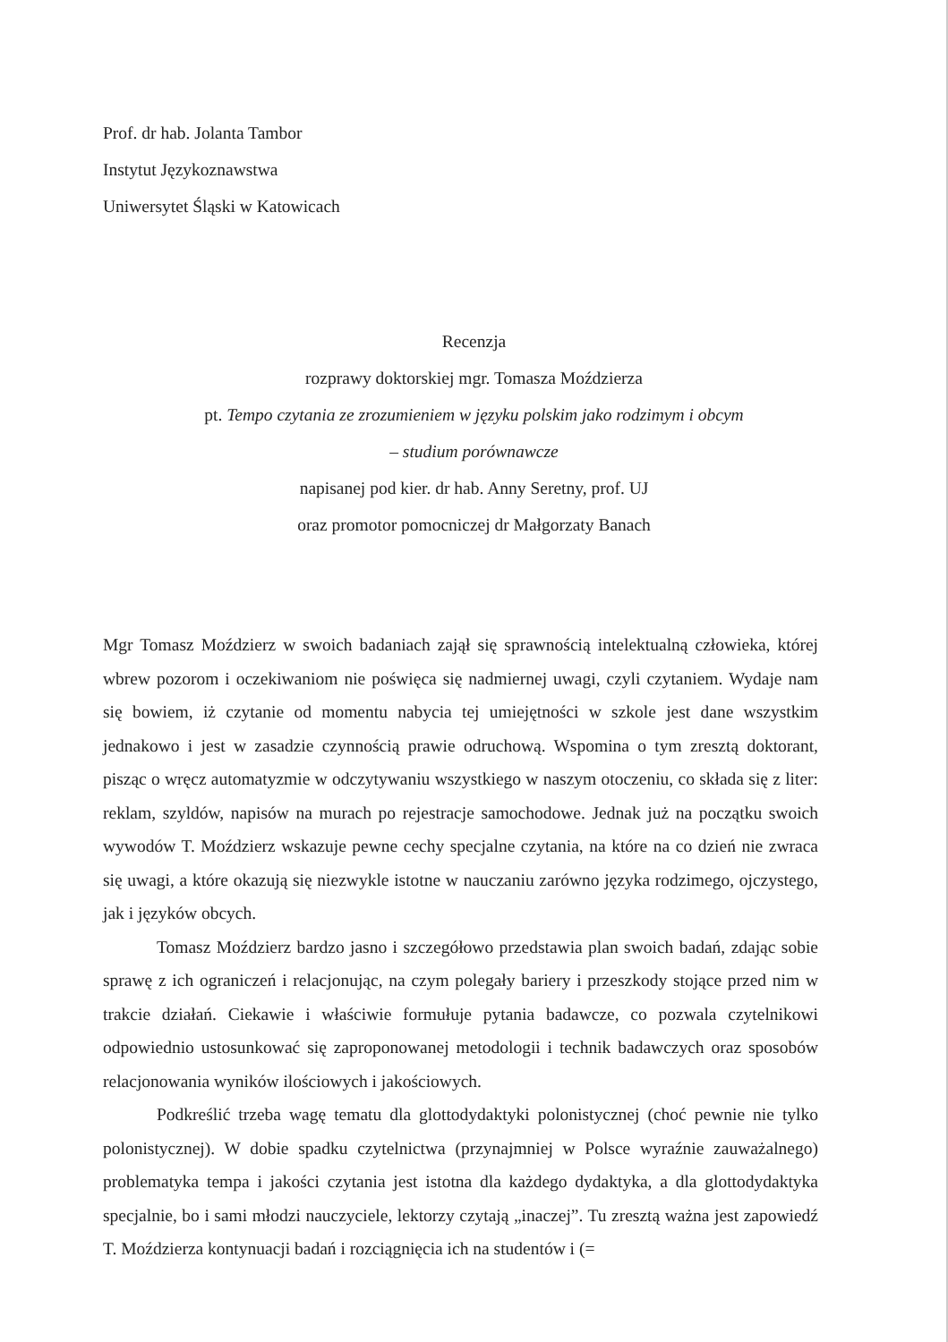Prof. dr hab. Jolanta Tambor
Instytut Językoznawstwa
Uniwersytet Śląski w Katowicach
Recenzja
rozprawy doktorskiej mgr. Tomasza Moździerza
pt. Tempo czytania ze zrozumieniem w języku polskim jako rodzimym i obcym
– studium porównawcze
napisanej pod kier. dr hab. Anny Seretny, prof. UJ
oraz promotor pomocniczej dr Małgorzaty Banach
Mgr Tomasz Moździerz w swoich badaniach zajął się sprawnością intelektualną człowieka, której wbrew pozorom i oczekiwaniom nie poświęca się nadmiernej uwagi, czyli czytaniem. Wydaje nam się bowiem, iż czytanie od momentu nabycia tej umiejętności w szkole jest dane wszystkim jednakowo i jest w zasadzie czynnością prawie odruchową. Wspomina o tym zresztą doktorant, pisząc o wręcz automatyzmie w odczytywaniu wszystkiego w naszym otoczeniu, co składa się z liter: reklam, szyldów, napisów na murach po rejestracje samochodowe. Jednak już na początku swoich wywodów T. Moździerz wskazuje pewne cechy specjalne czytania, na które na co dzień nie zwraca się uwagi, a które okazują się niezwykle istotne w nauczaniu zarówno języka rodzimego, ojczystego, jak i języków obcych.
Tomasz Moździerz bardzo jasno i szczegółowo przedstawia plan swoich badań, zdając sobie sprawę z ich ograniczeń i relacjonując, na czym polegały bariery i przeszkody stojące przed nim w trakcie działań. Ciekawie i właściwie formułuje pytania badawcze, co pozwala czytelnikowi odpowiednio ustosunkować się zaproponowanej metodologii i technik badawczych oraz sposobów relacjonowania wyników ilościowych i jakościowych.
Podkreślić trzeba wagę tematu dla glottodydaktyki polonistycznej (choć pewnie nie tylko polonistycznej). W dobie spadku czytelnictwa (przynajmniej w Polsce wyraźnie zauważalnego) problematyka tempa i jakości czytania jest istotna dla każdego dydaktyka, a dla glottodydaktyka specjalnie, bo i sami młodzi nauczyciele, lektorzy czytają „inaczej”. Tu zresztą ważna jest zapowiedź T. Moździerza kontynuacji badań i rozciągnięcia ich na studentów i (=